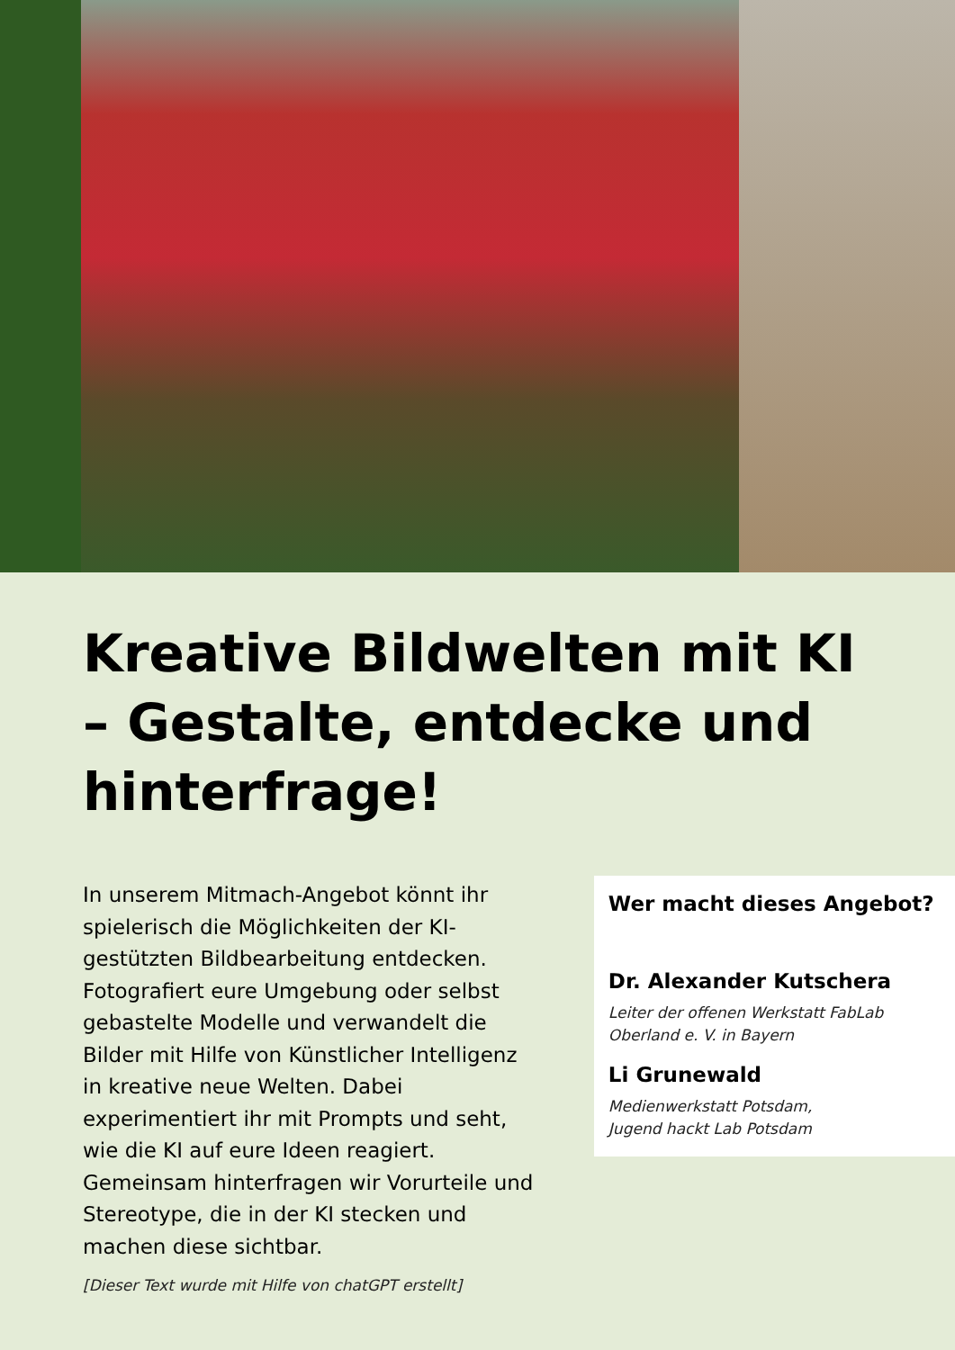Kreative Bildwelten mit KI – Gestalte, entdecke und hinterfrage!
In unserem Mitmach-Angebot könnt ihr spielerisch die Möglichkeiten der KI-gestützten Bildbearbeitung entdecken. Fotografiert eure Umgebung oder selbst gebastelte Modelle und verwandelt die Bilder mit Hilfe von Künstlicher Intelligenz in kreative neue Welten. Dabei experimentiert ihr mit Prompts und seht, wie die KI auf eure Ideen reagiert. Gemeinsam hinterfragen wir Vorurteile und Stereotype, die in der KI stecken und machen diese sichtbar.
[Dieser Text wurde mit Hilfe von chatGPT erstellt]
Wer macht dieses Angebot?
Dr. Alexander Kutschera
Leiter der offenen Werkstatt FabLab Oberland e. V. in Bayern
Li Grunewald
Medienwerkstatt Potsdam,
Jugend hackt Lab Potsdam